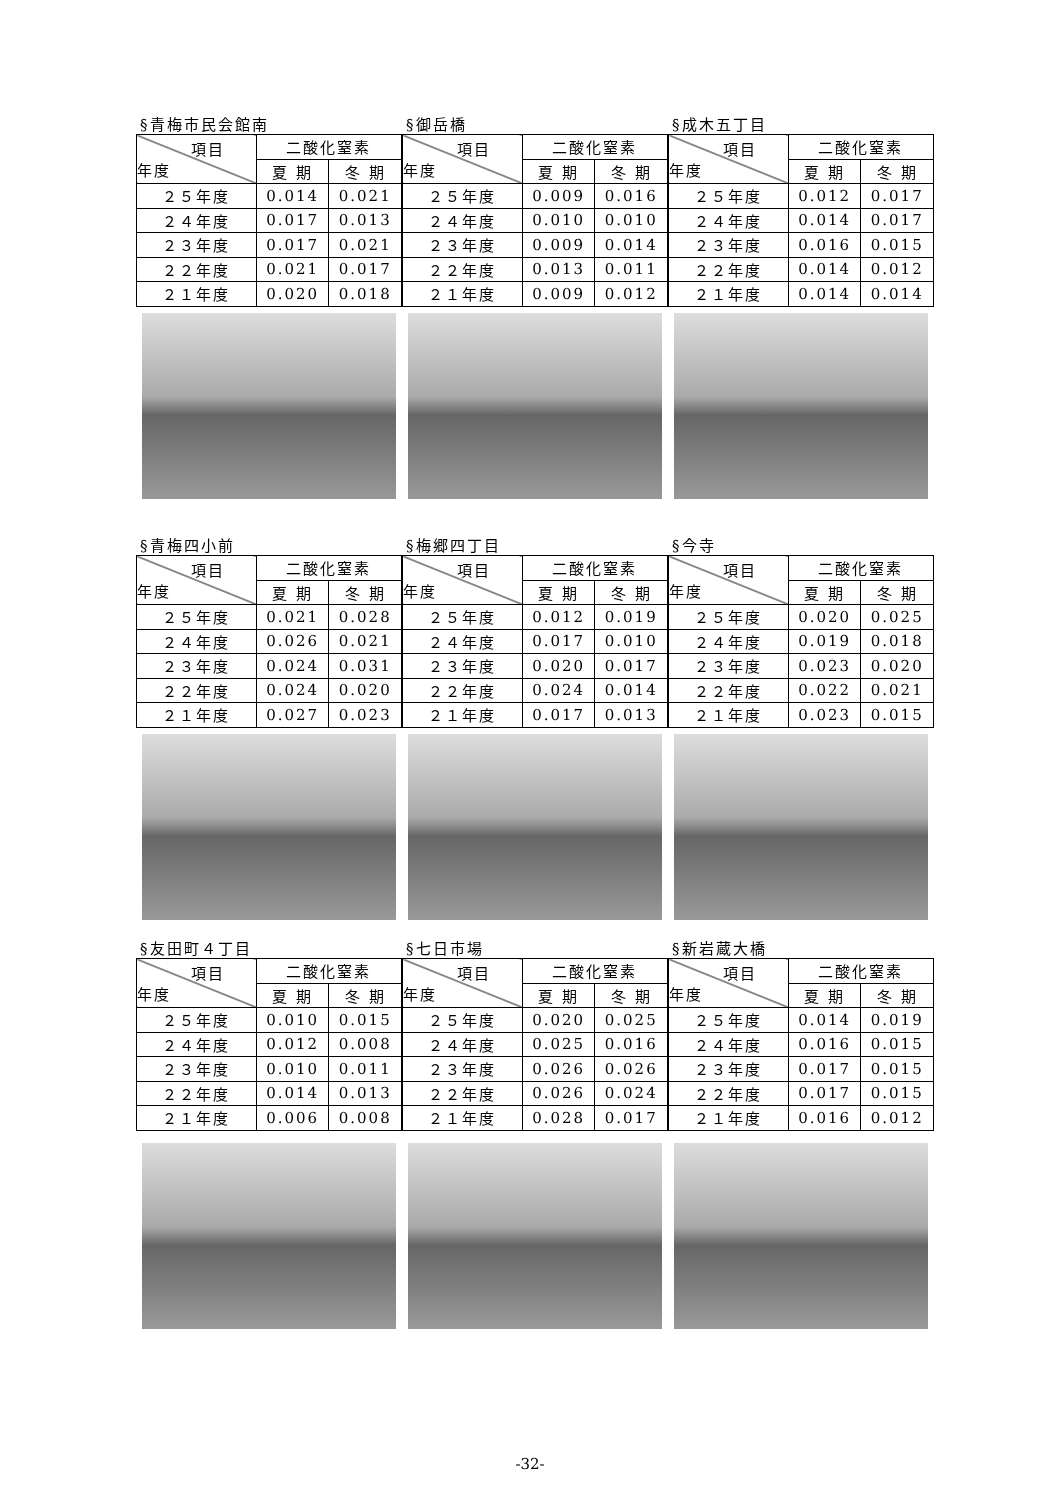§青梅市民会館南
| 項目 年度 | 二酸化窒素 | |
| --- | --- | --- |
| | 夏 期 | 冬 期 |
| ２５年度 | 0.014 | 0.021 |
| ２４年度 | 0.017 | 0.013 |
| ２３年度 | 0.017 | 0.021 |
| ２２年度 | 0.021 | 0.017 |
| ２１年度 | 0.020 | 0.018 |
§御岳橋
| 項目 年度 | 二酸化窒素 | |
| --- | --- | --- |
| | 夏 期 | 冬 期 |
| ２５年度 | 0.009 | 0.016 |
| ２４年度 | 0.010 | 0.010 |
| ２３年度 | 0.009 | 0.014 |
| ２２年度 | 0.013 | 0.011 |
| ２１年度 | 0.009 | 0.012 |
§成木五丁目
| 項目 年度 | 二酸化窒素 | |
| --- | --- | --- |
| | 夏 期 | 冬 期 |
| ２５年度 | 0.012 | 0.017 |
| ２４年度 | 0.014 | 0.017 |
| ２３年度 | 0.016 | 0.015 |
| ２２年度 | 0.014 | 0.012 |
| ２１年度 | 0.014 | 0.014 |
§青梅四小前
| 項目 年度 | 二酸化窒素 | |
| --- | --- | --- |
| | 夏 期 | 冬 期 |
| ２５年度 | 0.021 | 0.028 |
| ２４年度 | 0.026 | 0.021 |
| ２３年度 | 0.024 | 0.031 |
| ２２年度 | 0.024 | 0.020 |
| ２１年度 | 0.027 | 0.023 |
§梅郷四丁目
| 項目 年度 | 二酸化窒素 | |
| --- | --- | --- |
| | 夏 期 | 冬 期 |
| ２５年度 | 0.012 | 0.019 |
| ２４年度 | 0.017 | 0.010 |
| ２３年度 | 0.020 | 0.017 |
| ２２年度 | 0.024 | 0.014 |
| ２１年度 | 0.017 | 0.013 |
§今寺
| 項目 年度 | 二酸化窒素 | |
| --- | --- | --- |
| | 夏 期 | 冬 期 |
| ２５年度 | 0.020 | 0.025 |
| ２４年度 | 0.019 | 0.018 |
| ２３年度 | 0.023 | 0.020 |
| ２２年度 | 0.022 | 0.021 |
| ２１年度 | 0.023 | 0.015 |
§友田町４丁目
| 項目 年度 | 二酸化窒素 | |
| --- | --- | --- |
| | 夏 期 | 冬 期 |
| ２５年度 | 0.010 | 0.015 |
| ２４年度 | 0.012 | 0.008 |
| ２３年度 | 0.010 | 0.011 |
| ２２年度 | 0.014 | 0.013 |
| ２１年度 | 0.006 | 0.008 |
§七日市場
| 項目 年度 | 二酸化窒素 | |
| --- | --- | --- |
| | 夏 期 | 冬 期 |
| ２５年度 | 0.020 | 0.025 |
| ２４年度 | 0.025 | 0.016 |
| ２３年度 | 0.026 | 0.026 |
| ２２年度 | 0.026 | 0.024 |
| ２１年度 | 0.028 | 0.017 |
§新岩蔵大橋
| 項目 年度 | 二酸化窒素 | |
| --- | --- | --- |
| | 夏 期 | 冬 期 |
| ２５年度 | 0.014 | 0.019 |
| ２４年度 | 0.016 | 0.015 |
| ２３年度 | 0.017 | 0.015 |
| ２２年度 | 0.017 | 0.015 |
| ２１年度 | 0.016 | 0.012 |
-32-